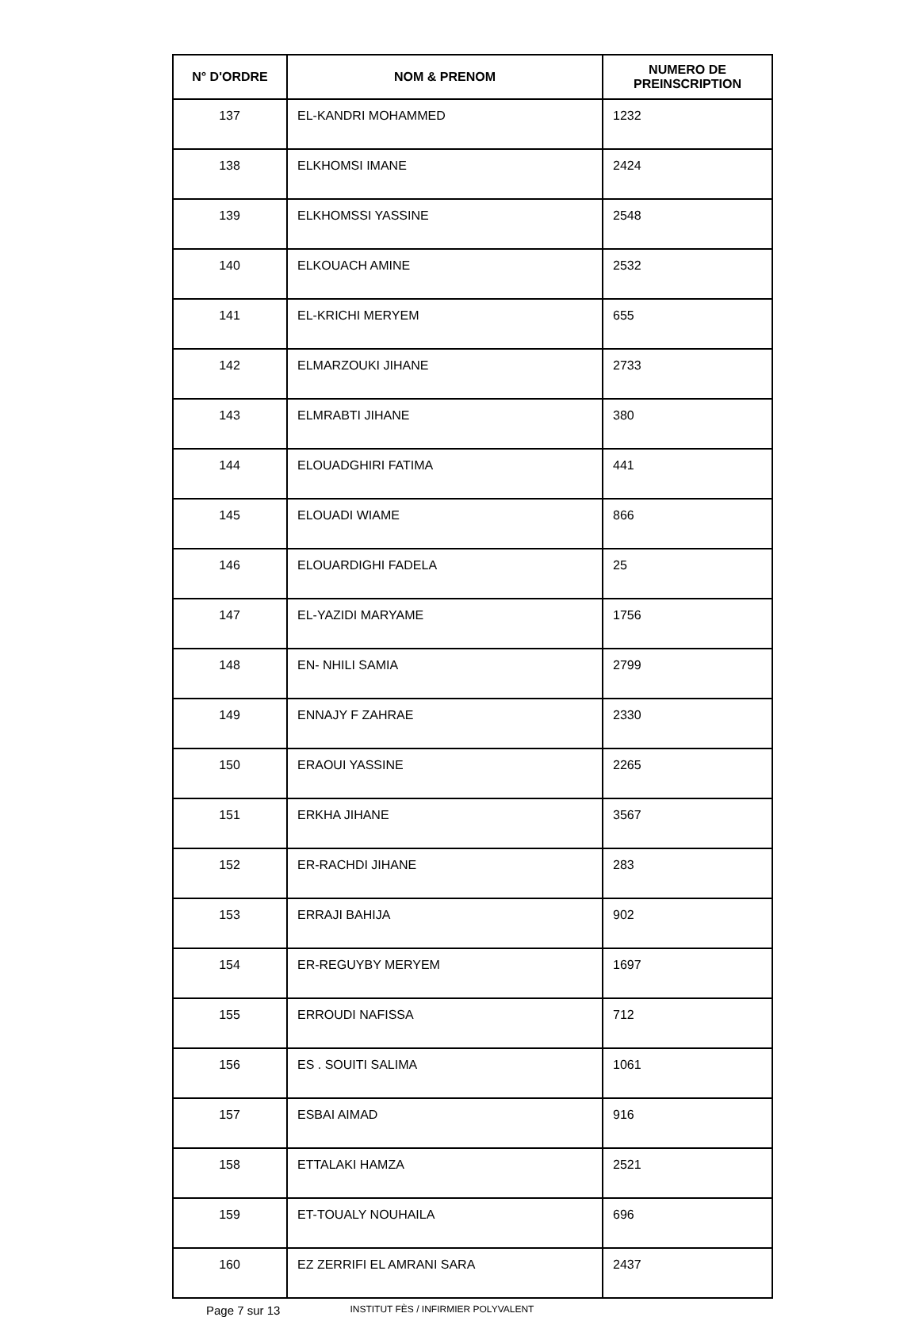| N° D'ORDRE | NOM & PRENOM | NUMERO DE PREINSCRIPTION |
| --- | --- | --- |
| 137 | EL-KANDRI MOHAMMED | 1232 |
| 138 | ELKHOMSI IMANE | 2424 |
| 139 | ELKHOMSSI YASSINE | 2548 |
| 140 | ELKOUACH AMINE | 2532 |
| 141 | EL-KRICHI MERYEM | 655 |
| 142 | ELMARZOUKI JIHANE | 2733 |
| 143 | ELMRABTI JIHANE | 380 |
| 144 | ELOUADGHIRI FATIMA | 441 |
| 145 | ELOUADI WIAME | 866 |
| 146 | ELOUARDIGHI FADELA | 25 |
| 147 | EL-YAZIDI MARYAME | 1756 |
| 148 | EN- NHILI SAMIA | 2799 |
| 149 | ENNAJY F ZAHRAE | 2330 |
| 150 | ERAOUI YASSINE | 2265 |
| 151 | ERKHA JIHANE | 3567 |
| 152 | ER-RACHDI JIHANE | 283 |
| 153 | ERRAJI BAHIJA | 902 |
| 154 | ER-REGUYBY MERYEM | 1697 |
| 155 | ERROUDI NAFISSA | 712 |
| 156 | ES . SOUITI SALIMA | 1061 |
| 157 | ESBAI AIMAD | 916 |
| 158 | ETTALAKI HAMZA | 2521 |
| 159 | ET-TOUALY NOUHAILA | 696 |
| 160 | EZ ZERRIFI EL AMRANI SARA | 2437 |
Page 7 sur 13 INSTITUT FÈS / INFIRMIER POLYVALENT